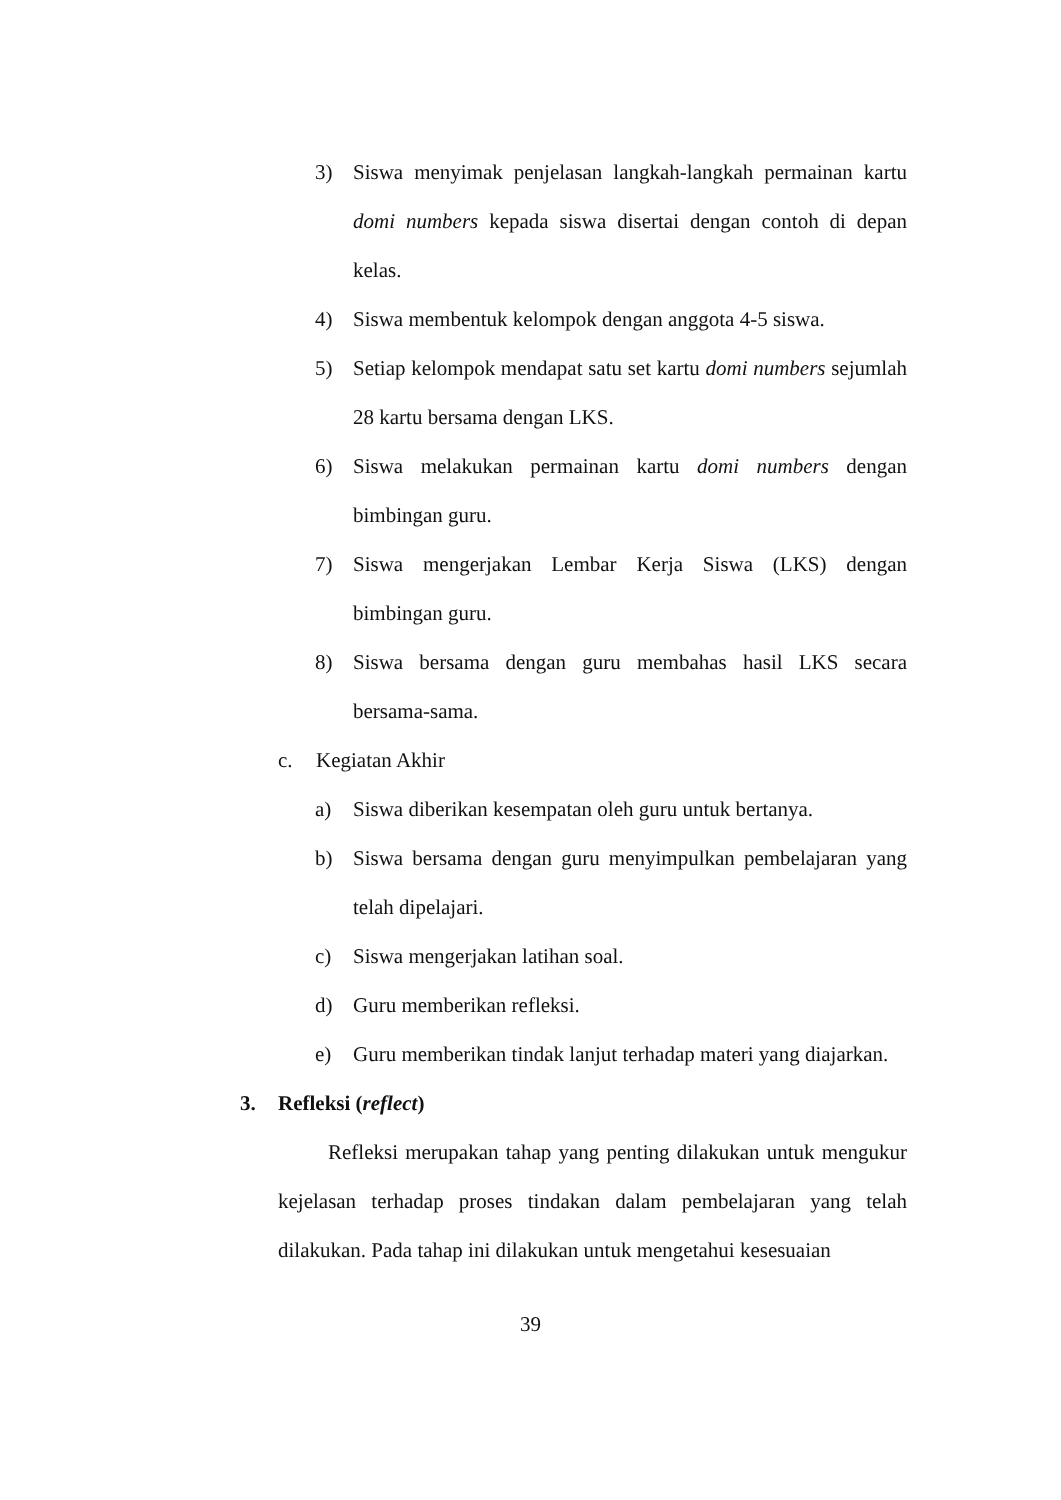3) Siswa menyimak penjelasan langkah-langkah permainan kartu domi numbers kepada siswa disertai dengan contoh di depan kelas.
4) Siswa membentuk kelompok dengan anggota 4-5 siswa.
5) Setiap kelompok mendapat satu set kartu domi numbers sejumlah 28 kartu bersama dengan LKS.
6) Siswa melakukan permainan kartu domi numbers dengan bimbingan guru.
7) Siswa mengerjakan Lembar Kerja Siswa (LKS) dengan bimbingan guru.
8) Siswa bersama dengan guru membahas hasil LKS secara bersama-sama.
c. Kegiatan Akhir
a) Siswa diberikan kesempatan oleh guru untuk bertanya.
b) Siswa bersama dengan guru menyimpulkan pembelajaran yang telah dipelajari.
c) Siswa mengerjakan latihan soal.
d) Guru memberikan refleksi.
e) Guru memberikan tindak lanjut terhadap materi yang diajarkan.
3. Refleksi (reflect)
Refleksi merupakan tahap yang penting dilakukan untuk mengukur kejelasan terhadap proses tindakan dalam pembelajaran yang telah dilakukan. Pada tahap ini dilakukan untuk mengetahui kesesuaian
39